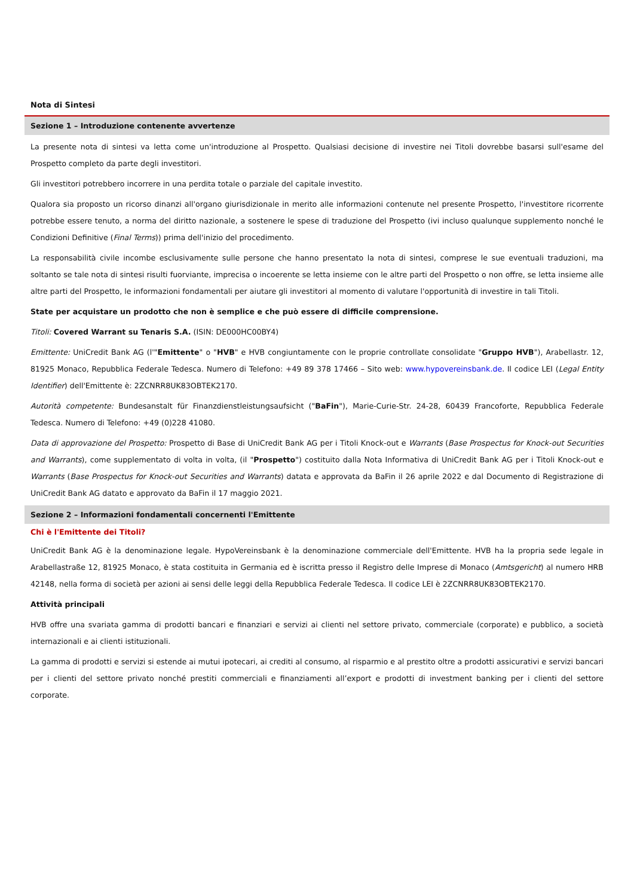Nota di Sintesi
Sezione 1 – Introduzione contenente avvertenze
La presente nota di sintesi va letta come un'introduzione al Prospetto. Qualsiasi decisione di investire nei Titoli dovrebbe basarsi sull'esame del Prospetto completo da parte degli investitori.
Gli investitori potrebbero incorrere in una perdita totale o parziale del capitale investito.
Qualora sia proposto un ricorso dinanzi all'organo giurisdizionale in merito alle informazioni contenute nel presente Prospetto, l'investitore ricorrente potrebbe essere tenuto, a norma del diritto nazionale, a sostenere le spese di traduzione del Prospetto (ivi incluso qualunque supplemento nonché le Condizioni Definitive (Final Terms)) prima dell'inizio del procedimento.
La responsabilità civile incombe esclusivamente sulle persone che hanno presentato la nota di sintesi, comprese le sue eventuali traduzioni, ma soltanto se tale nota di sintesi risulti fuorviante, imprecisa o incoerente se letta insieme con le altre parti del Prospetto o non offre, se letta insieme alle altre parti del Prospetto, le informazioni fondamentali per aiutare gli investitori al momento di valutare l'opportunità di investire in tali Titoli.
State per acquistare un prodotto che non è semplice e che può essere di difficile comprensione.
Titoli: Covered Warrant su Tenaris S.A. (ISIN: DE000HC00BY4)
Emittente: UniCredit Bank AG (l'"Emittente" o "HVB" e HVB congiuntamente con le proprie controllate consolidate "Gruppo HVB"), Arabellastr. 12, 81925 Monaco, Repubblica Federale Tedesca. Numero di Telefono: +49 89 378 17466 – Sito web: www.hypovereinsbank.de. Il codice LEI (Legal Entity Identifier) dell'Emittente è: 2ZCNRR8UK83OBTEK2170.
Autorità competente: Bundesanstalt für Finanzdienstleistungsaufsicht ("BaFin"), Marie-Curie-Str. 24-28, 60439 Francoforte, Repubblica Federale Tedesca. Numero di Telefono: +49 (0)228 41080.
Data di approvazione del Prospetto: Prospetto di Base di UniCredit Bank AG per i Titoli Knock-out e Warrants (Base Prospectus for Knock-out Securities and Warrants), come supplementato di volta in volta, (il "Prospetto") costituito dalla Nota Informativa di UniCredit Bank AG per i Titoli Knock-out e Warrants (Base Prospectus for Knock-out Securities and Warrants) datata e approvata da BaFin il 26 aprile 2022 e dal Documento di Registrazione di UniCredit Bank AG datato e approvato da BaFin il 17 maggio 2021.
Sezione 2 – Informazioni fondamentali concernenti l'Emittente
Chi è l'Emittente dei Titoli?
UniCredit Bank AG è la denominazione legale. HypoVereinsbank è la denominazione commerciale dell'Emittente. HVB ha la propria sede legale in Arabellastraße 12, 81925 Monaco, è stata costituita in Germania ed è iscritta presso il Registro delle Imprese di Monaco (Amtsgericht) al numero HRB 42148, nella forma di società per azioni ai sensi delle leggi della Repubblica Federale Tedesca. Il codice LEI è 2ZCNRR8UK83OBTEK2170.
Attività principali
HVB offre una svariata gamma di prodotti bancari e finanziari e servizi ai clienti nel settore privato, commerciale (corporate) e pubblico, a società internazionali e ai clienti istituzionali.
La gamma di prodotti e servizi si estende ai mutui ipotecari, ai crediti al consumo, al risparmio e al prestito oltre a prodotti assicurativi e servizi bancari per i clienti del settore privato nonché prestiti commerciali e finanziamenti all’export e prodotti di investment banking per i clienti del settore corporate.